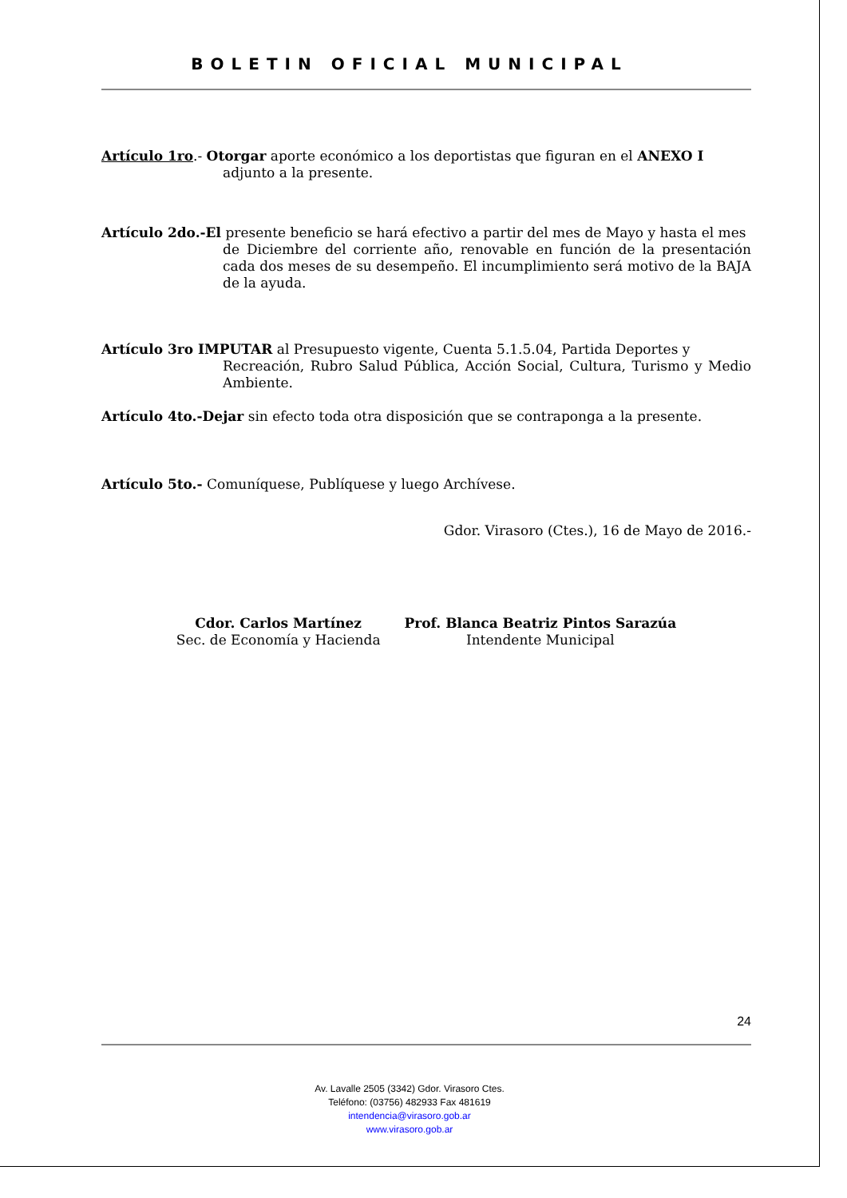BOLETIN OFICIAL MUNICIPAL
Artículo 1ro.- Otorgar aporte económico a los deportistas que figuran en el ANEXO I
adjunto a la presente.
Artículo 2do.-El presente beneficio se hará efectivo a partir del mes de Mayo y hasta el mes
de Diciembre del corriente año, renovable en función de la presentación cada dos meses de su desempeño. El incumplimiento será motivo de la BAJA de la ayuda.
Artículo 3ro IMPUTAR al Presupuesto vigente, Cuenta 5.1.5.04, Partida Deportes y
Recreación, Rubro Salud Pública, Acción Social, Cultura, Turismo y Medio Ambiente.
Artículo 4to.-Dejar sin efecto toda otra disposición que se contraponga a la presente.
Artículo 5to.- Comuníquese, Publíquese y luego Archívese.
Gdor. Virasoro (Ctes.), 16 de Mayo de 2016.-
Cdor. Carlos Martínez
Sec. de Economía y Hacienda
Prof. Blanca Beatriz Pintos Sarazúa
Intendente Municipal
24
Av. Lavalle 2505 (3342) Gdor. Virasoro Ctes.
Teléfono: (03756) 482933 Fax 481619
intendencia@virasoro.gob.ar
www.virasoro.gob.ar